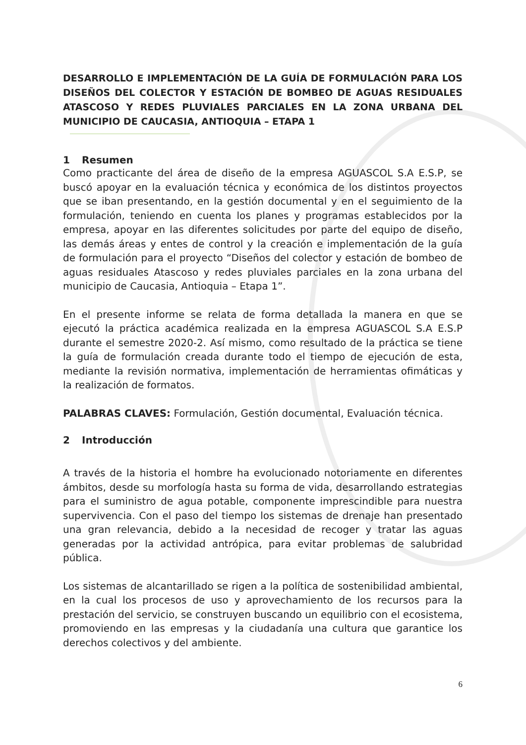DESARROLLO E IMPLEMENTACIÓN DE LA GUÍA DE FORMULACIÓN PARA LOS DISEÑOS DEL COLECTOR Y ESTACIÓN DE BOMBEO DE AGUAS RESIDUALES ATASCOSO Y REDES PLUVIALES PARCIALES EN LA ZONA URBANA DEL MUNICIPIO DE CAUCASIA, ANTIOQUIA – ETAPA 1
1 Resumen
Como practicante del área de diseño de la empresa AGUASCOL S.A E.S.P, se buscó apoyar en la evaluación técnica y económica de los distintos proyectos que se iban presentando, en la gestión documental y en el seguimiento de la formulación, teniendo en cuenta los planes y programas establecidos por la empresa, apoyar en las diferentes solicitudes por parte del equipo de diseño, las demás áreas y entes de control y la creación e implementación de la guía de formulación para el proyecto “Diseños del colector y estación de bombeo de aguas residuales Atascoso y redes pluviales parciales en la zona urbana del municipio de Caucasia, Antioquia – Etapa 1”.
En el presente informe se relata de forma detallada la manera en que se ejecutó la práctica académica realizada en la empresa AGUASCOL S.A E.S.P durante el semestre 2020-2. Así mismo, como resultado de la práctica se tiene la guía de formulación creada durante todo el tiempo de ejecución de esta, mediante la revisión normativa, implementación de herramientas ofimáticas y la realización de formatos.
PALABRAS CLAVES: Formulación, Gestión documental, Evaluación técnica.
2 Introducción
A través de la historia el hombre ha evolucionado notoriamente en diferentes ámbitos, desde su morfología hasta su forma de vida, desarrollando estrategias para el suministro de agua potable, componente imprescindible para nuestra supervivencia. Con el paso del tiempo los sistemas de drenaje han presentado una gran relevancia, debido a la necesidad de recoger y tratar las aguas generadas por la actividad antrópica, para evitar problemas de salubridad pública.
Los sistemas de alcantarillado se rigen a la política de sostenibilidad ambiental, en la cual los procesos de uso y aprovechamiento de los recursos para la prestación del servicio, se construyen buscando un equilibrio con el ecosistema, promoviendo en las empresas y la ciudadanía una cultura que garantice los derechos colectivos y del ambiente.
6